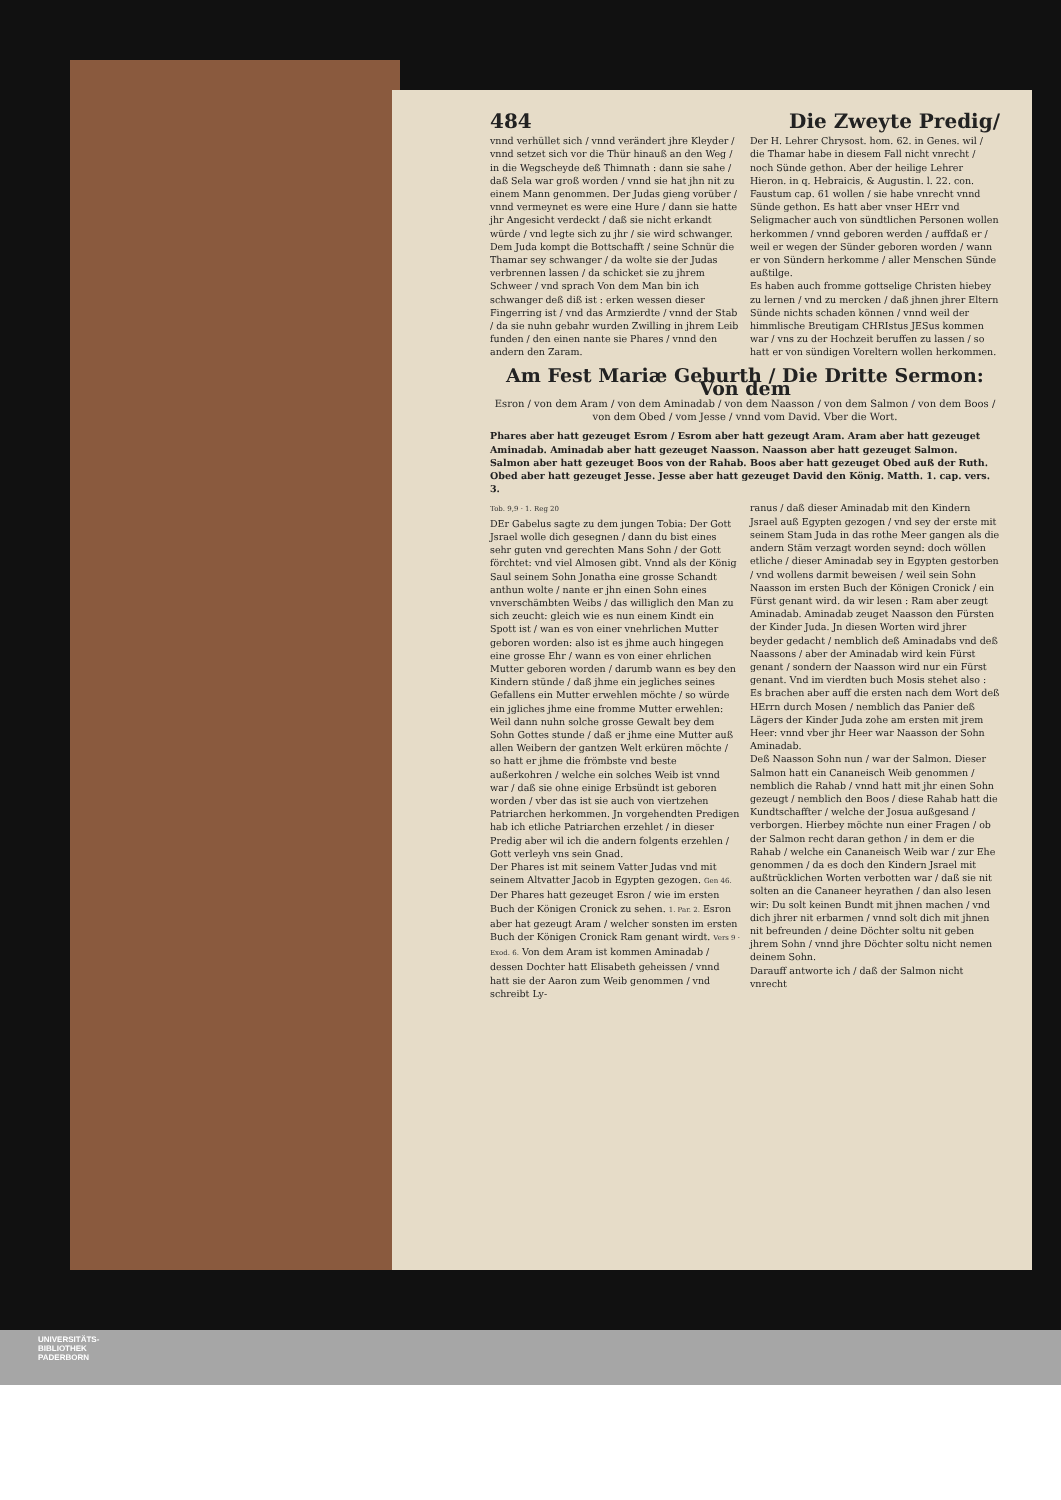484 Die Zweyte Predig/
vnnd verhüllet sich / vnnd verändert jhre Kleyder / vnnd setzet sich vor die Thür hinauß an den Weg / in die Wegscheyde deß Thimnath : dann sie sahe / daß Sela war groß worden / vnnd sie hat jhn nit zu einem Mann genommen. Der Judas gieng vorüber / vnnd vermeynet es were eine Hure / dann sie hatte jhr Angesicht verdeckt / daß sie nicht erkandt würde / vnd legte sich zu jhr / sie wird schwanger. Dem Juda kompt die Bottschafft / seine Schnür die Thamar sey schwanger / da wolte sie der Judas verbrennen lassen / da schicket sie zu jhrem Schweer / vnd sprach Von dem Man bin ich schwanger deß diß ist : erken wessen dieser Fingerring ist / vnd das Armzierdte / vnnd der Stab / da sie nuhn gebahr wurden Zwilling in jhrem Leib funden / den einen nante sie Phares / vnnd den andern den Zaram.
Der H. Lehrer Chrysost. hom. 62. in Genes. wil / die Thamar habe in diesem Fall nicht vnrecht / noch Sünde gethon. Aber der heilige Lehrer Hieron. in q. Hebraicis, & Augustin. l. 22. con. Faustum cap. 61 wollen / sie habe vnrecht vnnd Sünde gethon. Es hatt aber vnser HErr vnd Seligmacher auch von sündtlichen Personen wollen herkommen / vnnd geboren werden / auffdaß er / weil er wegen der Sünder geboren worden / wann er von Sündern herkomme / aller Menschen Sünde außtilge.
Es haben auch fromme gottselige Christen hiebey zu lernen / vnd zu mercken / daß jhnen jhrer Eltern Sünde nichts schaden können / vnnd weil der himmlische Breutigam CHRIstus JESus kommen war / vns zu der Hochzeit beruffen zu lassen / so hatt er von sündigen Voreltern wollen herkommen.
Am Fest Mariæ Geburth / Die Dritte Sermon: Von dem
Esron / von dem Aram / von dem Aminadab / von dem Naasson / von dem Salmon / von dem Boos / von dem Obed / vom Jesse / vnnd vom David. Vber die Wort.
Phares aber hatt gezeuget Esrom / Esrom aber hatt gezeugt Aram. Aram aber hatt gezeuget Aminadab. Aminadab aber hatt gezeuget Naasson. Naasson aber hatt gezeuget Salmon. Salmon aber hatt gezeuget Boos von der Rahab. Boos aber hatt gezeuget Obed auß der Ruth. Obed aber hatt gezeuget Jesse. Jesse aber hatt gezeuget David den König. Matth. 1. cap. vers. 3.
Tob. 9,9 · 1. Reg 20
DEr Gabelus sagte zu dem jungen Tobia: Der Gott Jsrael wolle dich gesegnen / dann du bist eines sehr guten vnd gerechten Mans Sohn / der Gott förchtet: vnd viel Almosen gibt. Vnnd als der König Saul seinem Sohn Jonatha eine grosse Schandt anthun wolte / nante er jhn einen Sohn eines vnverschämbten Weibs / das williglich den Man zu sich zeucht: gleich wie es nun einem Kindt ein Spott ist / wan es von einer vnehrlichen Mutter geboren worden: also ist es jhme auch hingegen eine grosse Ehr / wann es von einer ehrlichen Mutter geboren worden / darumb wann es bey den Kindern stünde / daß jhme ein jegliches seines Gefallens ein Mutter erwehlen möchte / so würde ein jgliches jhme eine fromme Mutter erwehlen: Weil dann nuhn solche grosse Gewalt bey dem Sohn Gottes stunde / daß er jhme eine Mutter auß allen Weibern der gantzen Welt erküren möchte / so hatt er jhme die frömbste vnd beste außerkohren / welche ein solches Weib ist vnnd war / daß sie ohne einige Erbsündt ist geboren worden / vber das ist sie auch von viertzehen Patriarchen herkommen. Jn vorgehendten Predigen hab ich etliche Patriarchen erzehlet / in dieser Predig aber wil ich die andern folgents erzehlen / Gott verleyh vns sein Gnad.
Der Phares ist mit seinem Vatter Judas vnd mit seinem Altvatter Jacob in Egypten gezogen. Gen 46. Der Phares hatt gezeuget Esron / wie im ersten Buch der Königen Cronick zu sehen. 1. Par. 2. Esron aber hat gezeugt Aram / welcher sonsten im ersten Buch der Königen Cronick Ram genant wirdt. Vers 9 · Exod. 6. Von dem Aram ist kommen Aminadab / dessen Dochter hatt Elisabeth geheissen / vnnd hatt sie der Aaron zum Weib genommen / vnd schreibt Ly-
ranus / daß dieser Aminadab mit den Kindern Jsrael auß Egypten gezogen / vnd sey der erste mit seinem Stam Juda in das rothe Meer gangen als die andern Stäm verzagt worden seynd: doch wöllen etliche / dieser Aminadab sey in Egypten gestorben / vnd wollens darmit beweisen / weil sein Sohn Naasson im ersten Buch der Königen Cronick / ein Fürst genant wird. da wir lesen : Ram aber zeugt Aminadab. Aminadab zeuget Naasson den Fürsten der Kinder Juda. Jn diesen Worten wird jhrer beyder gedacht / nemblich deß Aminadabs vnd deß Naassons / aber der Aminadab wird kein Fürst genant / sondern der Naasson wird nur ein Fürst genant. Vnd im vierdten buch Mosis stehet also : Es brachen aber auff die ersten nach dem Wort deß HErrn durch Mosen / nemblich das Panier deß Lägers der Kinder Juda zohe am ersten mit jrem Heer: vnnd vber jhr Heer war Naasson der Sohn Aminadab.
Deß Naasson Sohn nun / war der Salmon. Dieser Salmon hatt ein Cananeisch Weib genommen / nemblich die Rahab / vnnd hatt mit jhr einen Sohn gezeugt / nemblich den Boos / diese Rahab hatt die Kundtschaffter / welche der Josua außgesand / verborgen. Hierbey möchte nun einer Fragen / ob der Salmon recht daran gethon / in dem er die Rahab / welche ein Cananeisch Weib war / zur Ehe genommen / da es doch den Kindern Jsrael mit außtrücklichen Worten verbotten war / daß sie nit solten an die Cananeer heyrathen / dan also lesen wir: Du solt keinen Bundt mit jhnen machen / vnd dich jhrer nit erbarmen / vnnd solt dich mit jhnen nit befreunden / deine Döchter soltu nit geben jhrem Sohn / vnnd jhre Döchter soltu nicht nemen deinem Sohn.
Darauff antworte ich / daß der Salmon nicht vnrecht
UNIVERSITÄTS-
BIBLIOTHEK
PADERBORN